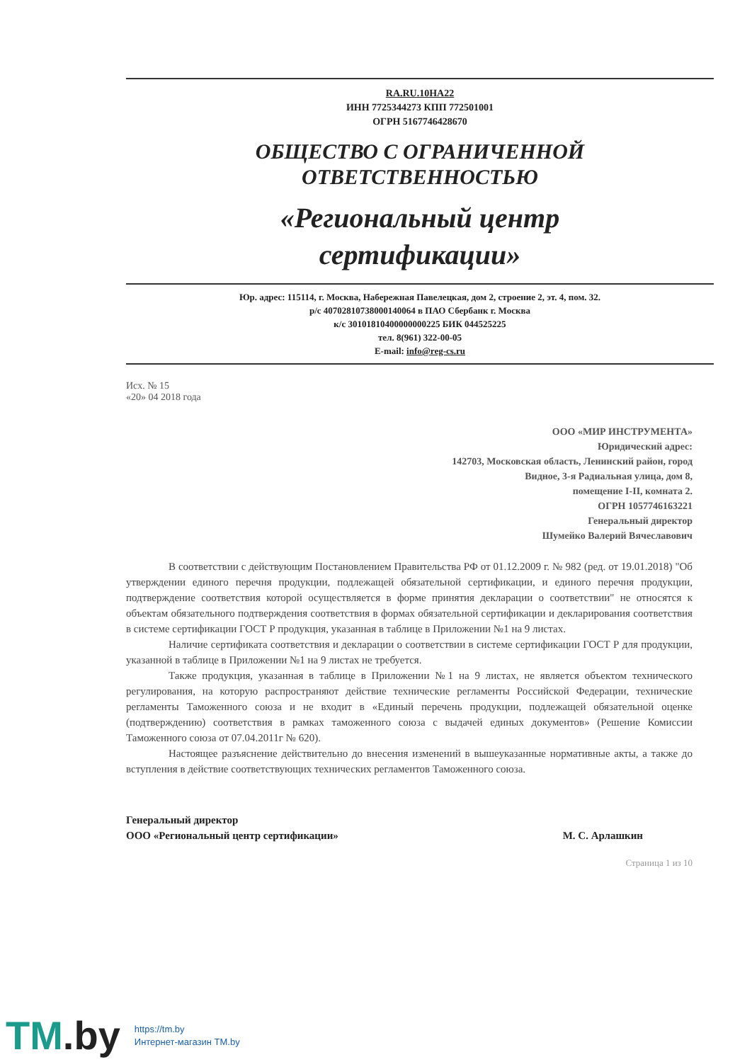RA.RU.10НА22
ИНН 7725344273 КПП 772501001
ОГРН 5167746428670
ОБЩЕСТВО С ОГРАНИЧЕННОЙ
ОТВЕТСТВЕННОСТЬЮ
«Региональный центр
сертификации»
Юр. адрес: 115114, г. Москва, Набережная Павелецкая, дом 2, строение 2, эт. 4, пом. 32.
р/с 40702810738000140064 в ПАО Сбербанк г. Москва
к/с 30101810400000000225 БИК 044525225
тел. 8(961) 322-00-05
E-mail: info@reg-cs.ru
Исх. № 15
«20» 04 2018 года
ООО «МИР ИНСТРУМЕНТА»
Юридический адрес:
142703, Московская область, Ленинский район, город
Видное, 3-я Радиальная улица, дом 8,
помещение I-II, комната 2.
ОГРН 1057746163221
Генеральный директор
Шумейко Валерий Вячеславович
В соответствии с действующим Постановлением Правительства РФ от 01.12.2009 г. № 982 (ред. от 19.01.2018) "Об утверждении единого перечня продукции, подлежащей обязательной сертификации, и единого перечня продукции, подтверждение соответствия которой осуществляется в форме принятия декларации о соответствии" не относятся к объектам обязательного подтверждения соответствия в формах обязательной сертификации и декларирования соответствия в системе сертификации ГОСТ Р продукция, указанная в таблице в Приложении №1 на 9 листах.
Наличие сертификата соответствия и декларации о соответствии в системе сертификации ГОСТ Р для продукции, указанной в таблице в Приложении №1 на 9 листах не требуется.
Также продукция, указанная в таблице в Приложении №1 на 9 листах, не является объектом технического регулирования, на которую распространяют действие технические регламенты Российской Федерации, технические регламенты Таможенного союза и не входит в «Единый перечень продукции, подлежащей обязательной оценке (подтверждению) соответствия в рамках таможенного союза с выдачей единых документов» (Решение Комиссии Таможенного союза от 07.04.2011г № 620).
Настоящее разъяснение действительно до внесения изменений в вышеуказанные нормативные акты, а также до вступления в действие соответствующих технических регламентов Таможенного союза.
Генеральный директор
ООО «Региональный центр сертификации»
М. С. Арлашкин
Страница 1 из 10
TM.by
https://tm.by
Интернет-магазин TM.by